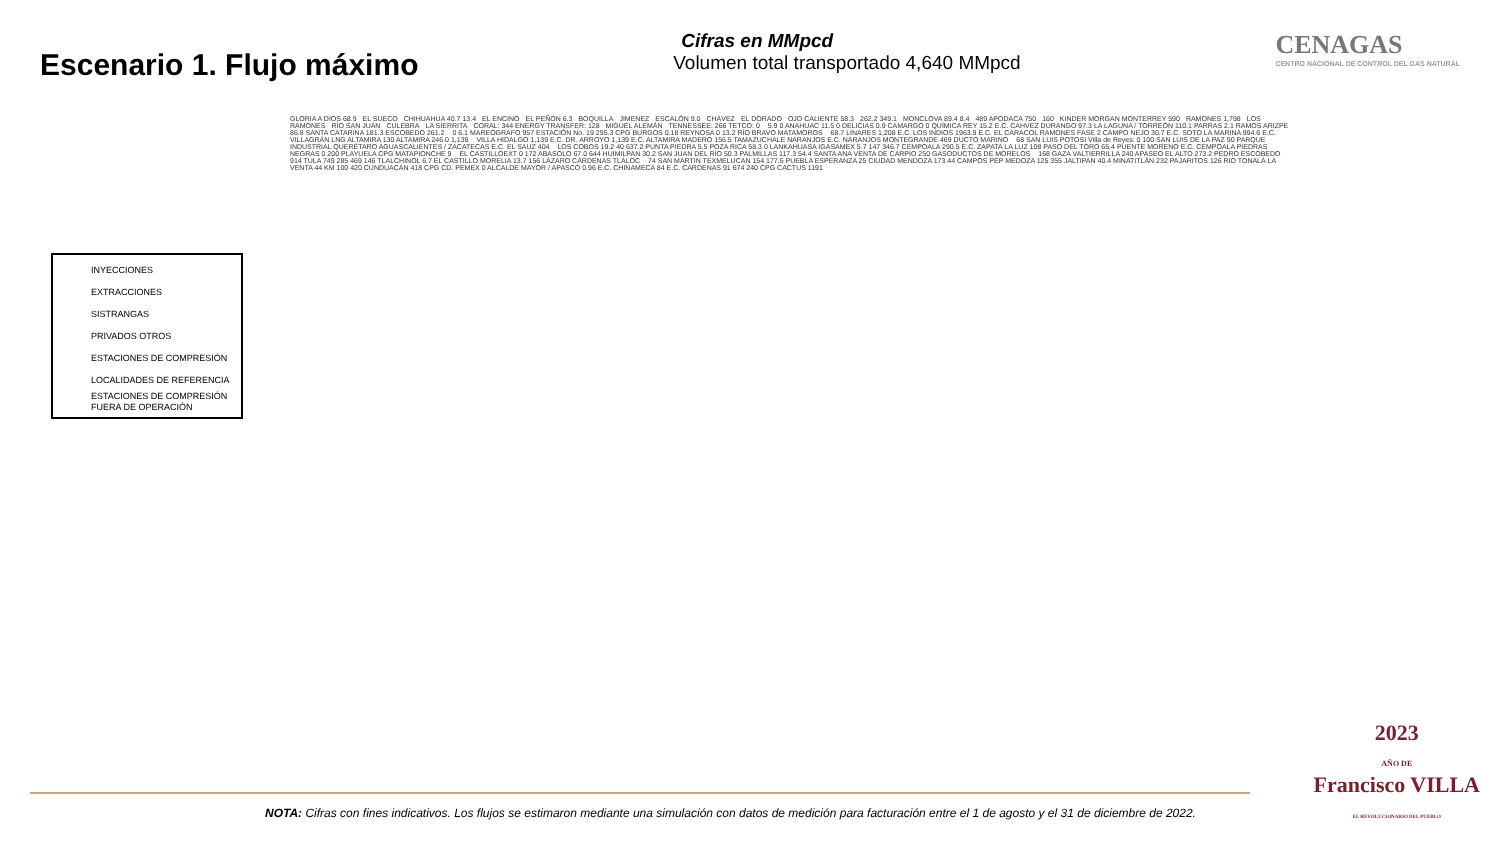Escenario 1. Flujo máximo
Cifras en MMpcd
Volumen total transportado 4,640 MMpcd
CENAGAS
CENTRO NACIONAL DE CONTROL DEL GAS NATURAL
INYECCIONES
EXTRACCIONES
SISTRANGAS
PRIVADOS OTROS
ESTACIONES DE COMPRESIÓN
LOCALIDADES DE REFERENCIA
ESTACIONES DE COMPRESIÓN FUERA DE OPERACIÓN
GLORIA A DIOS 68.9 EL SUECO CHIHUAHUA 40.7 13.4 EL ENCINO EL PEÑON 6.3 BOQUILLA JIMENEZ ESCALÓN 9.0 CHÁVEZ EL DORADO OJO CALIENTE 58.3 262.2 349.1 MONCLOVA 89.4 8.4 489 APODACA 750 160 KINDER MORGAN MONTERREY 590 RAMONES 1,798 LOS RAMONES RÍO SAN JUAN CULEBRA LA SIERRITA CORAL: 344 ENERGY TRANSFER: 128 MIGUEL ALEMÁN TENNESSEE: 266 TETCO: 0 5.9 0 ANAHUAC 11.5 0 DELICIAS 0.9 CAMARGO 0 QUÍMICA REY 15.2 E.C. CAHVEZ DURANGO 97.3 LA LAGUNA / TORREÓN 110.1 PARRAS 2.1 RAMOS ARIZPE 86.8 SANTA CATARINA 181.3 ESCOBEDO 261.2 0 6.1 MAREÓGRAFO 957 ESTACIÓN No. 19 295.3 CPG BURGOS 0.18 REYNOSA 0 13.2 RÍO BRAVO MATAMOROS 68.7 LINARES 1,208 E.C. LOS INDIOS 1963.9 E.C. EL CARACOL RAMONES FASE 2 CAMPO NEJO 30.7 E.C. SOTO LA MARINA 994.6 E.C. VILLAGRÁN LNG ALTAMIRA 130 ALTAMIRA 246.0 1,139 VILLA HIDALGO 1,139 E.C. DR. ARROYO 1,139 E.C. ALTAMIRA MADERO 156.5 TAMAZUCHALE NARANJOS E.C. NARANJOS MONTEGRANDE 469 DUCTO MARINO 68 SAN LUIS POTOSI Villa de Reyes: 0 100 SAN LUIS DE LA PAZ 90 PARQUE INDUSTRIAL QUERÉTARO AGUASCALIENTES / ZACATECAS E.C. EL SAUZ 404 LOS COBOS 19.2 40 637.2 PUNTA PIEDRA 5.5 POZA RICA 58.3 0 LANKAHUASA IGASAMEX 5.7 147 346.7 CEMPOALA 290.5 E.C. ZAPATA LA LUZ 108 PASO DEL TORO 65.4 PUENTE MORENO E.C. CEMPOALA PIEDRAS NEGRAS 0 200 PLAYUELA CPG MATAPIONCHE 9 EL CASTILLOEXT 0 172 ABASOLO 67.0 644 HUIMILPAN 30.2 SAN JUAN DEL RÍO 50.3 PALMILLAS 117.3 54.4 SANTA ANA VENTA DE CARPIO 250 GASODUCTOS DE MORELOS 168 GAZA VALTIERRILLA 240 APASEO EL ALTO 273.2 PEDRO ESCOBEDO 914 TULA 749 285 469 146 TLALCHINOL 6.7 EL CASTILLO MORELIA 13.7 156 LÁZARO CÁRDENAS TLÁLOC 74 SAN MARTIN TEXMELUCAN 154 177.5 PUEBLA ESPERANZA 25 CIUDAD MENDOZA 173 44 CAMPOS PEP MEDOZA 125 355 JALTIPAN 40.4 MINATITLÁN 232 PAJARITOS 126 RIO TONALÁ LA VENTA 44 KM 100 420 CUNDUACÁN 418 CPG CD. PEMEX 0 ALCALDE MAYOR / APASCO 0.96 E.C. CHINAMECA 84 E.C. CARDENAS 91 674 240 CPG CACTUS 1191
2023
AÑO DE
Francisco VILLA
EL REVOLUCIONARIO DEL PUEBLO
NOTA: Cifras con fines indicativos. Los flujos se estimaron mediante una simulación con datos de medición para facturación entre el 1 de agosto y el 31 de diciembre de 2022.